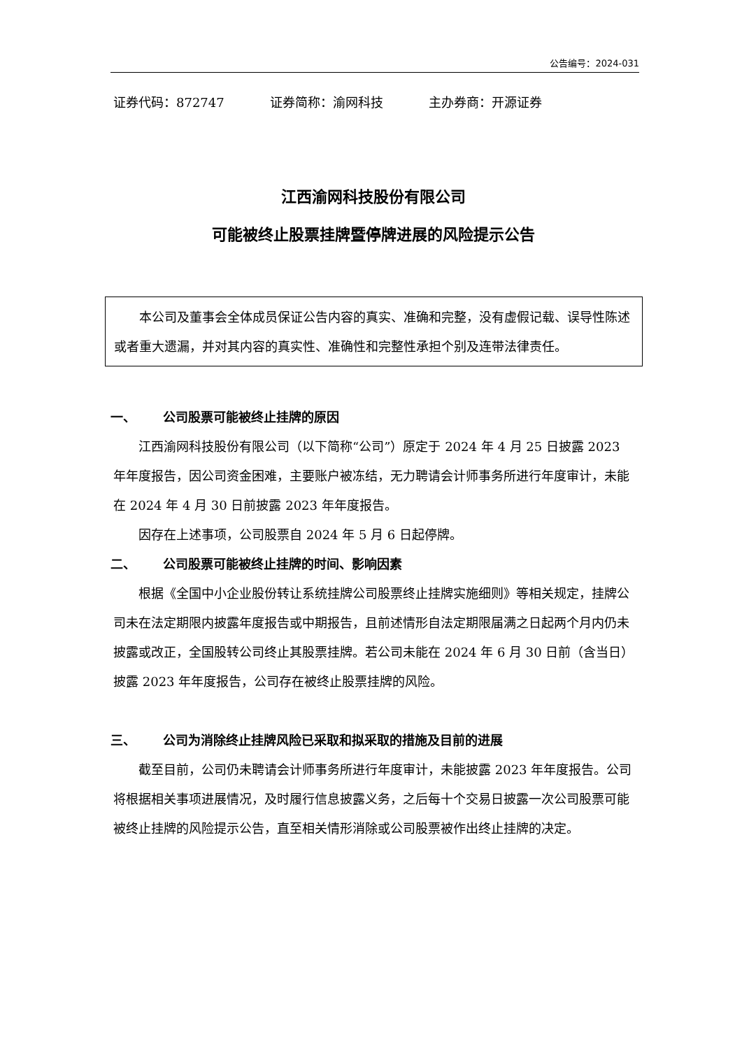公告编号：2024-031
证券代码：872747 证券简称：渝网科技 主办券商：开源证券
江西渝网科技股份有限公司
可能被终止股票挂牌暨停牌进展的风险提示公告
本公司及董事会全体成员保证公告内容的真实、准确和完整，没有虚假记载、误导性陈述或者重大遗漏，并对其内容的真实性、准确性和完整性承担个别及连带法律责任。
一、 公司股票可能被终止挂牌的原因
江西渝网科技股份有限公司（以下简称“公司”）原定于 2024 年 4 月 25 日披露 2023 年年度报告，因公司资金困难，主要账户被冻结，无力聘请会计师事务所进行年度审计，未能在 2024 年 4 月 30 日前披露 2023 年年度报告。
因存在上述事项，公司股票自 2024 年 5 月 6 日起停牌。
二、 公司股票可能被终止挂牌的时间、影响因素
根据《全国中小企业股份转让系统挂牌公司股票终止挂牌实施细则》等相关规定，挂牌公司未在法定期限内披露年度报告或中期报告，且前述情形自法定期限届满之日起两个月内仍未披露或改正，全国股转公司终止其股票挂牌。若公司未能在 2024 年 6 月 30 日前（含当日）披露 2023 年年度报告，公司存在被终止股票挂牌的风险。
三、 公司为消除终止挂牌风险已采取和拟采取的措施及目前的进展
截至目前，公司仍未聘请会计师事务所进行年度审计，未能披露 2023 年年度报告。公司将根据相关事项进展情况，及时履行信息披露义务，之后每十个交易日披露一次公司股票可能被终止挂牌的风险提示公告，直至相关情形消除或公司股票被作出终止挂牌的决定。